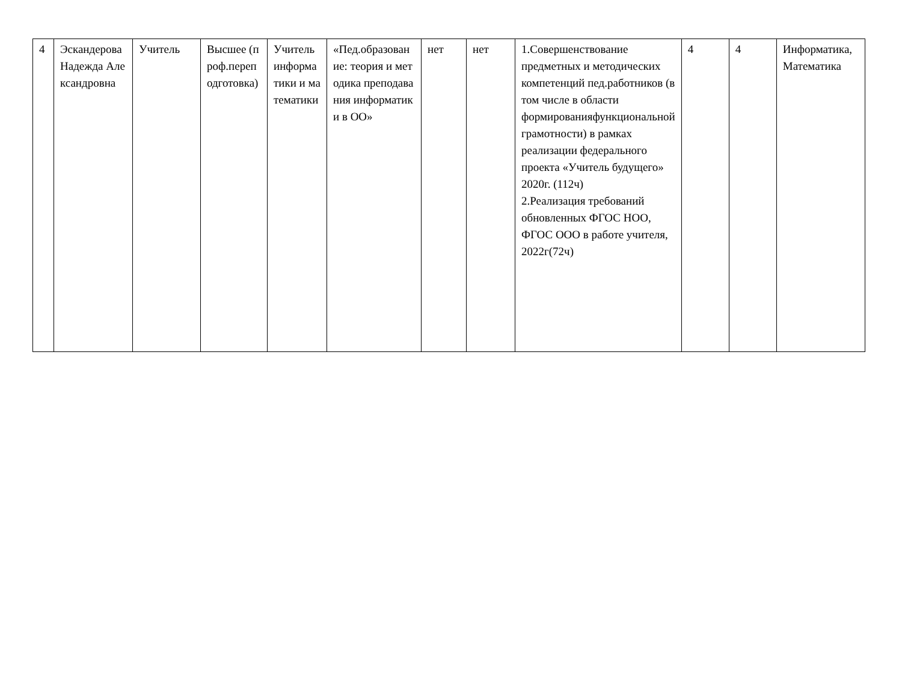| 4 | Эскандерова Надежда Александровна | Учитель | Высшее (проф.переподготовка) | Учитель информатики и математики | «Пед.образование: теория и методика преподавания информатики в ОО» | нет | нет | 1.Совершенствование предметных и методических компетенций пед.работников (в том числе в области формированияфункциональной грамотности) в рамках реализации федерального проекта «Учитель будущего» 2020г. (112ч) 2.Реализация требований обновленных ФГОС НОО, ФГОС ООО в работе учителя, 2022г(72ч) | 4 | 4 | Информатика, Математика |